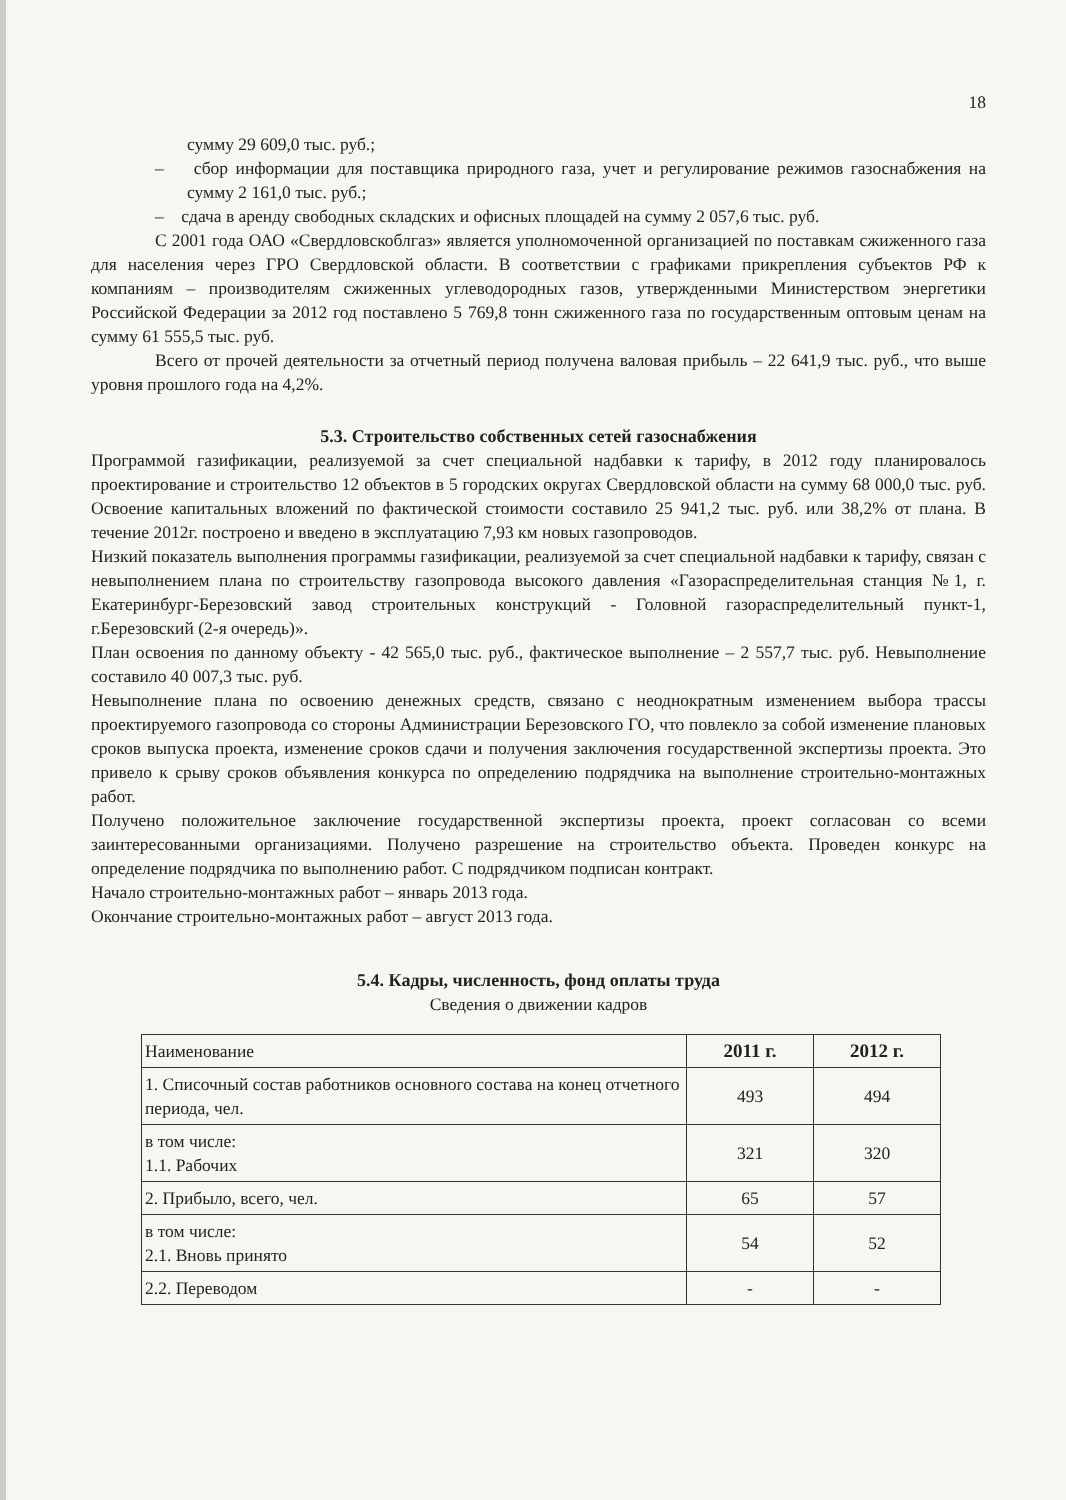18
сумму 29 609,0 тыс. руб.;
– сбор информации для поставщика природного газа, учет и регулирование режимов газоснабжения на сумму 2 161,0 тыс. руб.;
– сдача в аренду свободных складских и офисных площадей на сумму 2 057,6 тыс. руб.
С 2001 года ОАО «Свердловскоблгаз» является уполномоченной организацией по поставкам сжиженного газа для населения через ГРО Свердловской области. В соответствии с графиками прикрепления субъектов РФ к компаниям – производителям сжиженных углеводородных газов, утвержденными Министерством энергетики Российской Федерации за 2012 год поставлено 5 769,8 тонн сжиженного газа по государственным оптовым ценам на сумму 61 555,5 тыс. руб.
Всего от прочей деятельности за отчетный период получена валовая прибыль – 22 641,9 тыс. руб., что выше уровня прошлого года на 4,2%.
5.3. Строительство собственных сетей газоснабжения
Программой газификации, реализуемой за счет специальной надбавки к тарифу, в 2012 году планировалось проектирование и строительство 12 объектов в 5 городских округах Свердловской области на сумму 68 000,0 тыс. руб. Освоение капитальных вложений по фактической стоимости составило 25 941,2 тыс. руб. или 38,2% от плана. В течение 2012г. построено и введено в эксплуатацию 7,93 км новых газопроводов.
Низкий показатель выполнения программы газификации, реализуемой за счет специальной надбавки к тарифу, связан с невыполнением плана по строительству газопровода высокого давления «Газораспределительная станция №1, г. Екатеринбург-Березовский завод строительных конструкций - Головной газораспределительный пункт-1, г.Березовский (2-я очередь)».
План освоения по данному объекту - 42 565,0 тыс. руб., фактическое выполнение – 2 557,7 тыс. руб. Невыполнение составило 40 007,3 тыс. руб.
Невыполнение плана по освоению денежных средств, связано с неоднократным изменением выбора трассы проектируемого газопровода со стороны Администрации Березовского ГО, что повлекло за собой изменение плановых сроков выпуска проекта, изменение сроков сдачи и получения заключения государственной экспертизы проекта. Это привело к срыву сроков объявления конкурса по определению подрядчика на выполнение строительно-монтажных работ.
Получено положительное заключение государственной экспертизы проекта, проект согласован со всеми заинтересованными организациями. Получено разрешение на строительство объекта. Проведен конкурс на определение подрядчика по выполнению работ. С подрядчиком подписан контракт.
Начало строительно-монтажных работ – январь 2013 года.
Окончание строительно-монтажных работ – август 2013 года.
5.4. Кадры, численность, фонд оплаты труда
Сведения о движении кадров
| Наименование | 2011 г. | 2012 г. |
| --- | --- | --- |
| 1. Списочный состав работников основного состава на конец отчетного периода, чел. | 493 | 494 |
| в том числе: 1.1. Рабочих | 321 | 320 |
| 2. Прибыло, всего, чел. | 65 | 57 |
| в том числе: 2.1. Вновь принято | 54 | 52 |
| 2.2. Переводом | - | - |